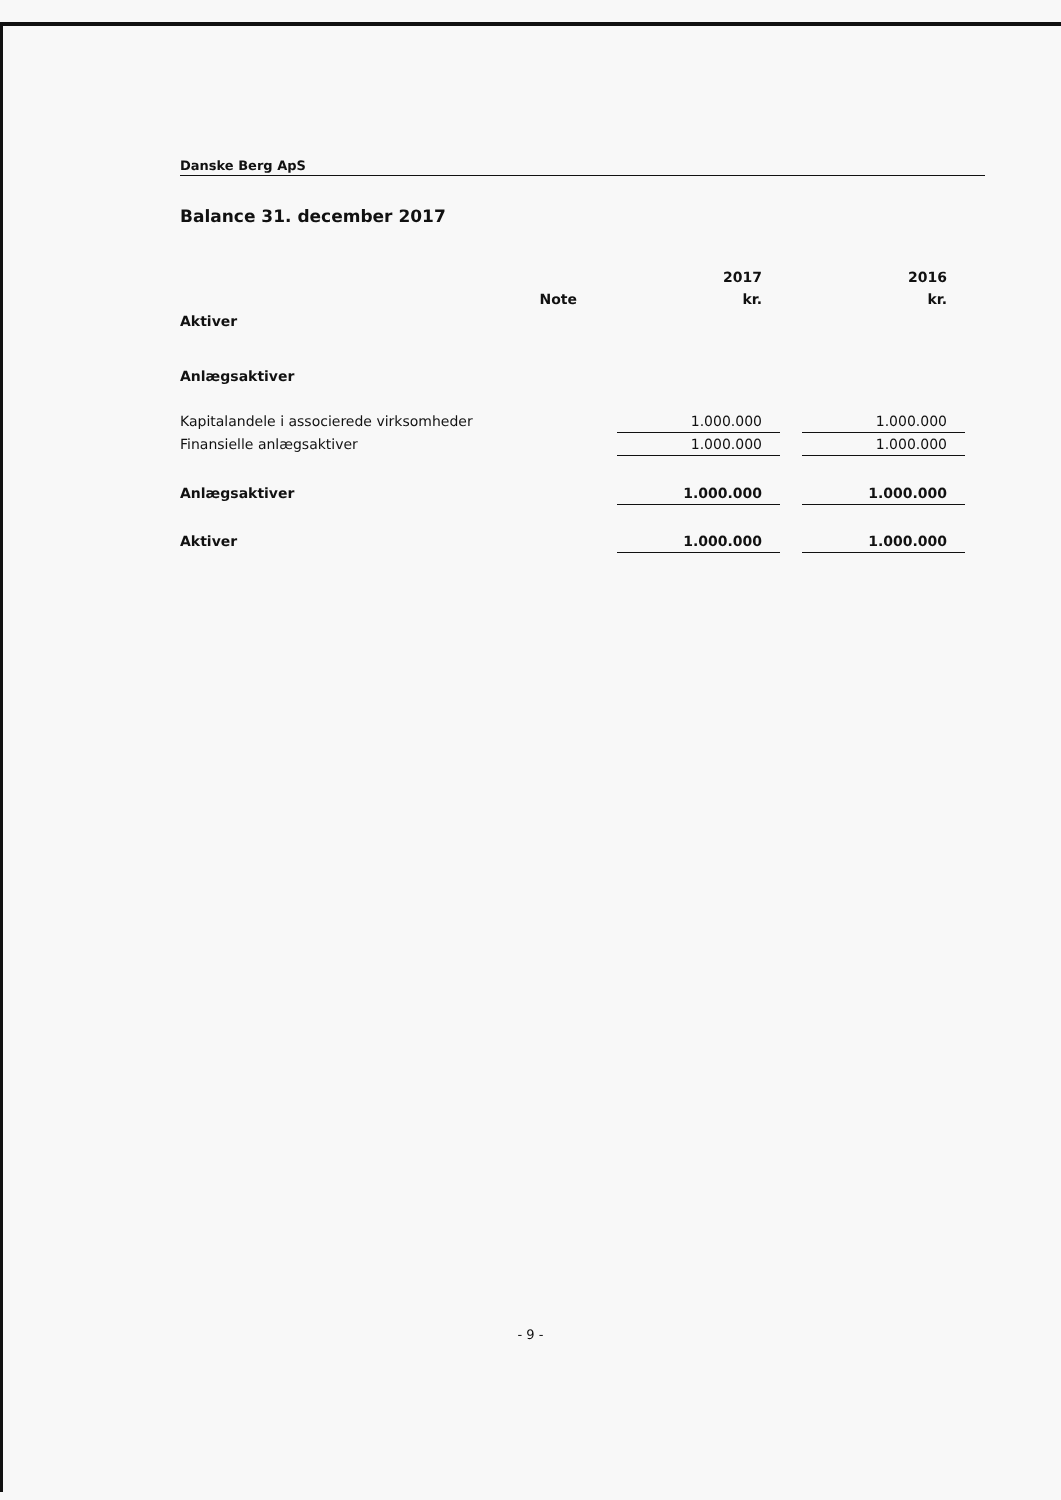Danske Berg ApS
Balance 31. december 2017
| | | 2017 | | 2016 |
| --- | --- | --- | --- | --- |
| | Note | kr. | | kr. |
| Aktiver | | | | |
| Anlægsaktiver | | | | |
| Kapitalandele i associerede virksomheder | | 1.000.000 | | 1.000.000 |
| Finansielle anlægsaktiver | | 1.000.000 | | 1.000.000 |
| Anlægsaktiver | | 1.000.000 | | 1.000.000 |
| Aktiver | | 1.000.000 | | 1.000.000 |
- 9 -